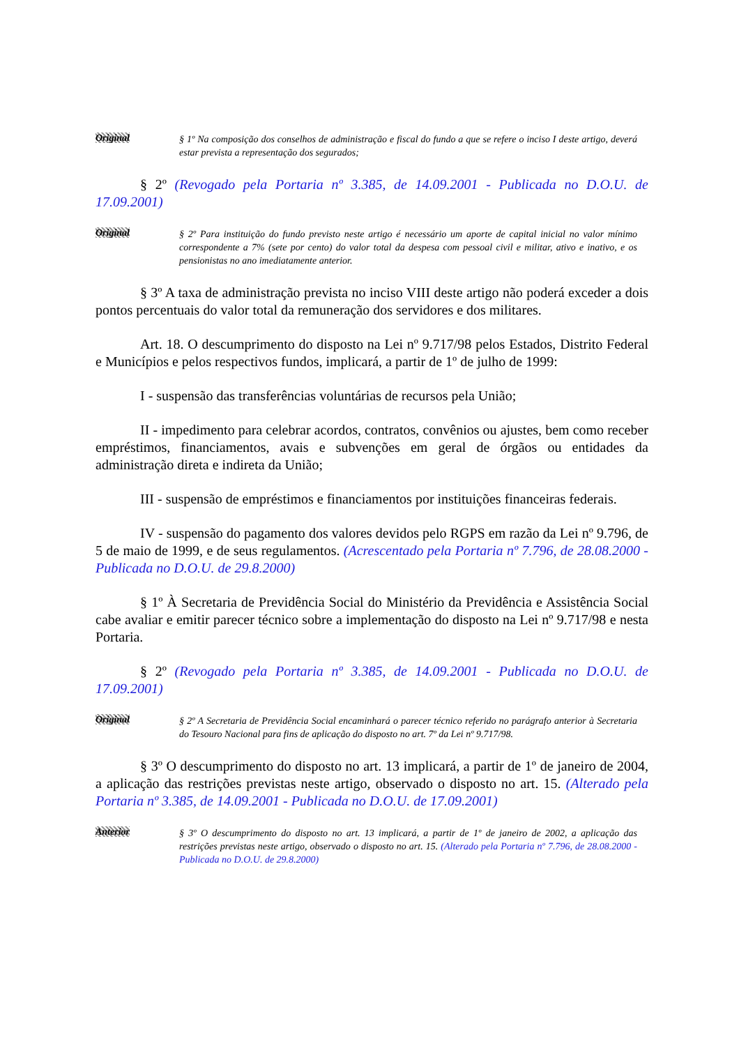Original
§ 1º Na composição dos conselhos de administração e fiscal do fundo a que se refere o inciso I deste artigo, deverá estar prevista a representação dos segurados;
§ 2º (Revogado pela Portaria nº 3.385, de 14.09.2001 - Publicada no D.O.U. de 17.09.2001)
Original
§ 2º Para instituição do fundo previsto neste artigo é necessário um aporte de capital inicial no valor mínimo correspondente a 7% (sete por cento) do valor total da despesa com pessoal civil e militar, ativo e inativo, e os pensionistas no ano imediatamente anterior.
§ 3º A taxa de administração prevista no inciso VIII deste artigo não poderá exceder a dois pontos percentuais do valor total da remuneração dos servidores e dos militares.
Art. 18. O descumprimento do disposto na Lei nº 9.717/98 pelos Estados, Distrito Federal e Municípios e pelos respectivos fundos, implicará, a partir de 1º de julho de 1999:
I - suspensão das transferências voluntárias de recursos pela União;
II - impedimento para celebrar acordos, contratos, convênios ou ajustes, bem como receber empréstimos, financiamentos, avais e subvenções em geral de órgãos ou entidades da administração direta e indireta da União;
III - suspensão de empréstimos e financiamentos por instituições financeiras federais.
IV - suspensão do pagamento dos valores devidos pelo RGPS em razão da Lei nº 9.796, de 5 de maio de 1999, e de seus regulamentos. (Acrescentado pela Portaria nº 7.796, de 28.08.2000 - Publicada no D.O.U. de 29.8.2000)
§ 1º À Secretaria de Previdência Social do Ministério da Previdência e Assistência Social cabe avaliar e emitir parecer técnico sobre a implementação do disposto na Lei nº 9.717/98 e nesta Portaria.
§ 2º (Revogado pela Portaria nº 3.385, de 14.09.2001 - Publicada no D.O.U. de 17.09.2001)
Original
§ 2º A Secretaria de Previdência Social encaminhará o parecer técnico referido no parágrafo anterior à Secretaria do Tesouro Nacional para fins de aplicação do disposto no art. 7º da Lei nº 9.717/98.
§ 3º O descumprimento do disposto no art. 13 implicará, a partir de 1º de janeiro de 2004, a aplicação das restrições previstas neste artigo, observado o disposto no art. 15. (Alterado pela Portaria nº 3.385, de 14.09.2001 - Publicada no D.O.U. de 17.09.2001)
Anterior
§ 3º O descumprimento do disposto no art. 13 implicará, a partir de 1º de janeiro de 2002, a aplicação das restrições previstas neste artigo, observado o disposto no art. 15. (Alterado pela Portaria nº 7.796, de 28.08.2000 - Publicada no D.O.U. de 29.8.2000)